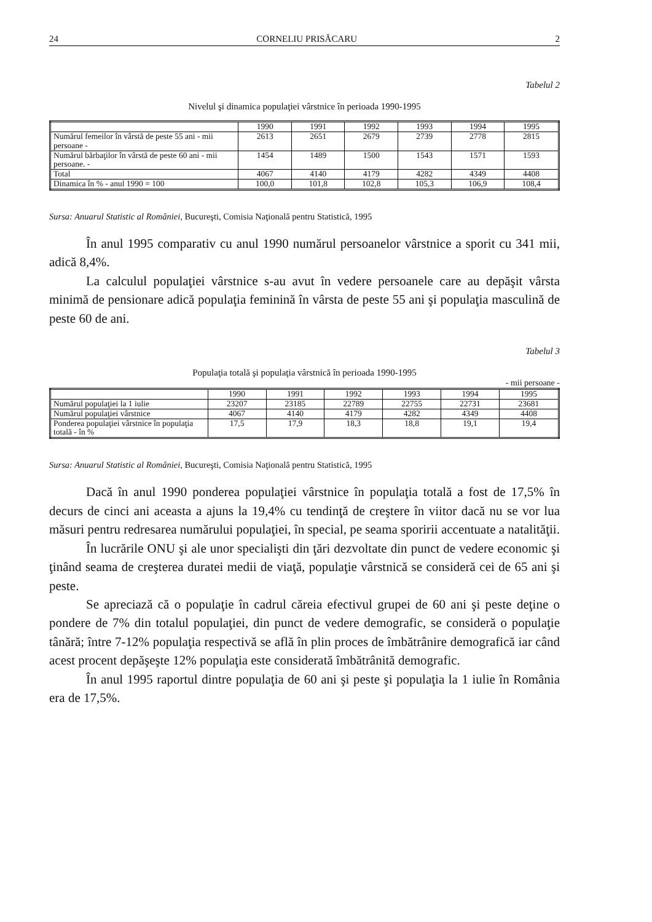24 CORNELIU PRISĂCARU 2
Tabelul 2
Nivelul şi dinamica populaţiei vârstnice în perioada 1990-1995
| | 1990 | 1991 | 1992 | 1993 | 1994 | 1995 |
| Numărul femeilor în vârstă de peste 55 ani - mii persoane - | 2613 | 2651 | 2679 | 2739 | 2778 | 2815 |
| Numărul bărbaţilor în vârstă de peste 60 ani - mii persoane. - | 1454 | 1489 | 1500 | 1543 | 1571 | 1593 |
| Total | 4067 | 4140 | 4179 | 4282 | 4349 | 4408 |
| Dinamica în % - anul 1990 = 100 | 100,0 | 101,8 | 102,8 | 105,3 | 106,9 | 108,4 |
Sursa: Anuarul Statistic al României, Bucureşti, Comisia Naţională pentru Statistică, 1995
În anul 1995 comparativ cu anul 1990 numărul persoanelor vârstnice a sporit cu 341 mii, adică 8,4%.
La calculul populaţiei vârstnice s-au avut în vedere persoanele care au depăşit vârsta minimă de pensionare adică populaţia feminină în vârsta de peste 55 ani şi populaţia masculină de peste 60 de ani.
Tabelul 3
Populaţia totală şi populaţia vârstnică în perioada 1990-1995
- mii persoane -
| | 1990 | 1991 | 1992 | 1993 | 1994 | 1995 |
| Numărul populaţiei la 1 iulie | 23207 | 23185 | 22789 | 22755 | 22731 | 23681 |
| Numărul populaţiei vârstnice | 4067 | 4140 | 4179 | 4282 | 4349 | 4408 |
| Ponderea populaţiei vârstnice în populaţia totală - în % | 17,5 | 17,9 | 18,3 | 18,8 | 19,1 | 19,4 |
Sursa: Anuarul Statistic al României, Bucureşti, Comisia Naţională pentru Statistică, 1995
Dacă în anul 1990 ponderea populaţiei vârstnice în populaţia totală a fost de 17,5% în decurs de cinci ani aceasta a ajuns la 19,4% cu tendinţă de creştere în viitor dacă nu se vor lua măsuri pentru redresarea numărului populaţiei, în special, pe seama sporirii accentuate a natalităţii.
În lucrările ONU şi ale unor specialişti din ţări dezvoltate din punct de vedere economic şi ţinând seama de creşterea duratei medii de viaţă, populaţie vârstnică se consideră cei de 65 ani şi peste.
Se apreciază că o populaţie în cadrul căreia efectivul grupei de 60 ani şi peste deţine o pondere de 7% din totalul populaţiei, din punct de vedere demografic, se consideră o populaţie tânără; între 7-12% populaţia respectivă se află în plin proces de îmbătrânire demografică iar când acest procent depăşeşte 12% populaţia este considerată îmbătrânită demografic.
În anul 1995 raportul dintre populaţia de 60 ani şi peste şi populaţia la 1 iulie în România era de 17,5%.